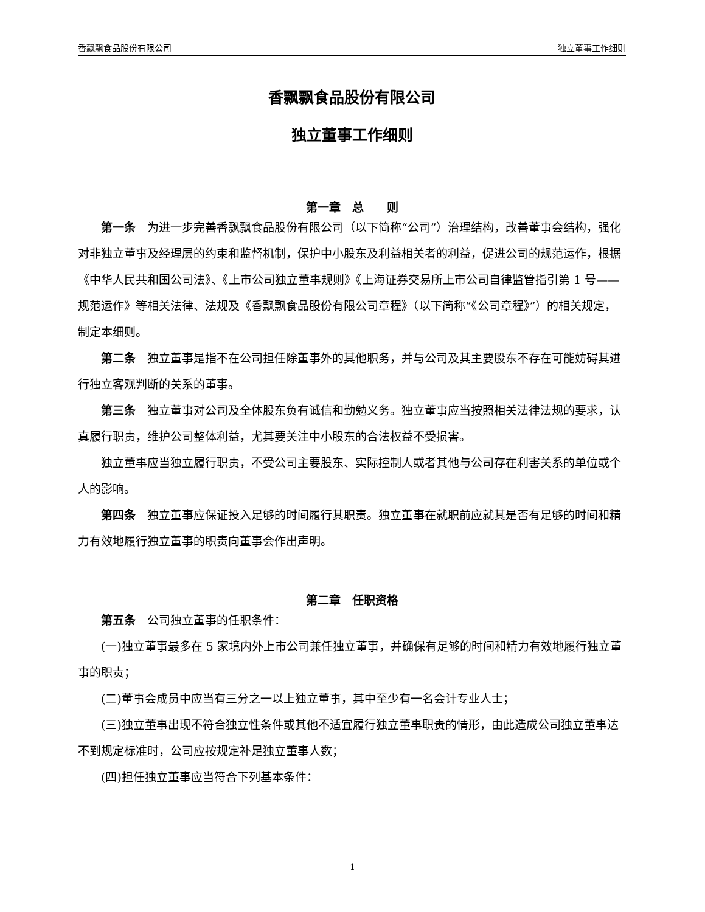香飘飘食品股份有限公司 独立董事工作细则
香飘飘食品股份有限公司
独立董事工作细则
第一章　总　　则
第一条　为进一步完善香飘飘食品股份有限公司（以下简称“公司”）治理结构，改善董事会结构，强化对非独立董事及经理层的约束和监督机制，保护中小股东及利益相关者的利益，促进公司的规范运作，根据《中华人民共和国公司法》、《上市公司独立董事规则》《上海证券交易所上市公司自律监管指引第 1 号——规范运作》等相关法律、法规及《香飘飘食品股份有限公司章程》（以下简称“《公司章程》”）的相关规定，制定本细则。
第二条　独立董事是指不在公司担任除董事外的其他职务，并与公司及其主要股东不存在可能妨碍其进行独立客观判断的关系的董事。
第三条　独立董事对公司及全体股东负有诚信和勤勉义务。独立董事应当按照相关法律法规的要求，认真履行职责，维护公司整体利益，尤其要关注中小股东的合法权益不受损害。
独立董事应当独立履行职责，不受公司主要股东、实际控制人或者其他与公司存在利害关系的单位或个人的影响。
第四条　独立董事应保证投入足够的时间履行其职责。独立董事在就职前应就其是否有足够的时间和精力有效地履行独立董事的职责向董事会作出声明。
第二章　任职资格
第五条　公司独立董事的任职条件：
(一)独立董事最多在 5 家境内外上市公司兼任独立董事，并确保有足够的时间和精力有效地履行独立董事的职责；
(二)董事会成员中应当有三分之一以上独立董事，其中至少有一名会计专业人士；
(三)独立董事出现不符合独立性条件或其他不适宜履行独立董事职责的情形，由此造成公司独立董事达不到规定标准时，公司应按规定补足独立董事人数；
(四)担任独立董事应当符合下列基本条件：
1